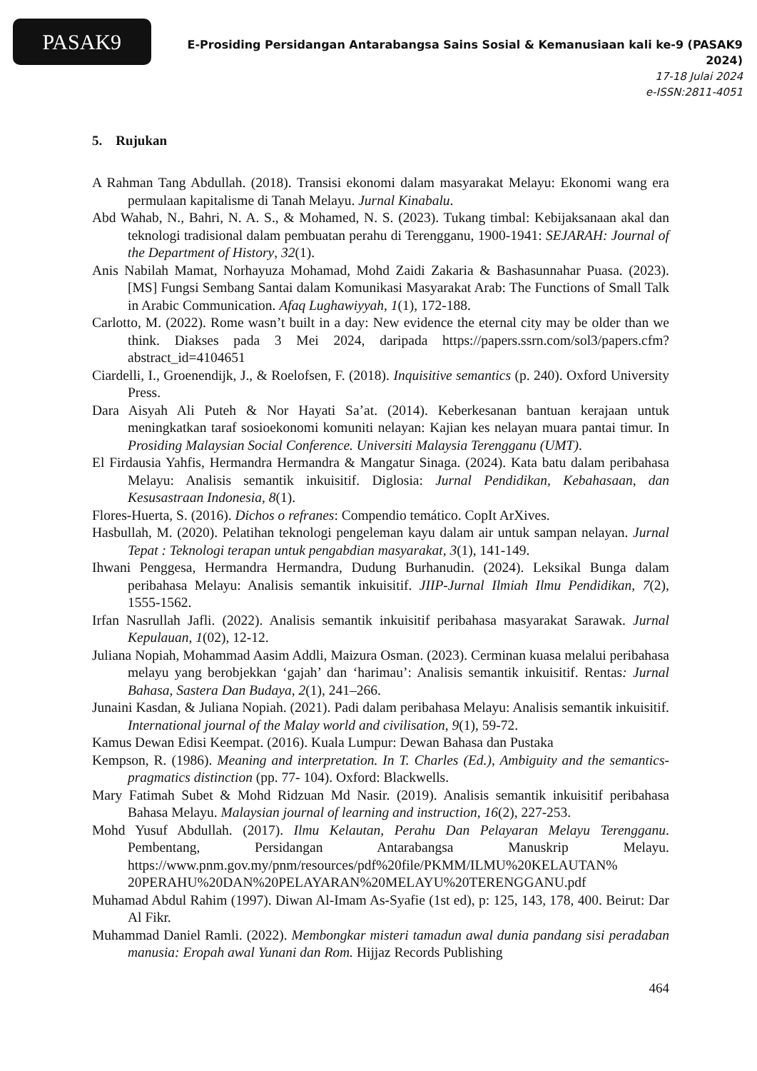PASAK9
E-Prosiding Persidangan Antarabangsa Sains Sosial & Kemanusiaan kali ke-9 (PASAK9 2024)
17-18 Julai 2024
e-ISSN:2811-4051
5. Rujukan
A Rahman Tang Abdullah. (2018). Transisi ekonomi dalam masyarakat Melayu: Ekonomi wang era permulaan kapitalisme di Tanah Melayu. Jurnal Kinabalu.
Abd Wahab, N., Bahri, N. A. S., & Mohamed, N. S. (2023). Tukang timbal: Kebijaksanaan akal dan teknologi tradisional dalam pembuatan perahu di Terengganu, 1900-1941: SEJARAH: Journal of the Department of History, 32(1).
Anis Nabilah Mamat, Norhayuza Mohamad, Mohd Zaidi Zakaria & Bashasunnahar Puasa. (2023). [MS] Fungsi Sembang Santai dalam Komunikasi Masyarakat Arab: The Functions of Small Talk in Arabic Communication. Afaq Lughawiyyah, 1(1), 172-188.
Carlotto, M. (2022). Rome wasn’t built in a day: New evidence the eternal city may be older than we think. Diakses pada 3 Mei 2024, daripada https://papers.ssrn.com/sol3/papers.cfm?abstract_id=4104651
Ciardelli, I., Groenendijk, J., & Roelofsen, F. (2018). Inquisitive semantics (p. 240). Oxford University Press.
Dara Aisyah Ali Puteh & Nor Hayati Sa’at. (2014). Keberkesanan bantuan kerajaan untuk meningkatkan taraf sosioekonomi komuniti nelayan: Kajian kes nelayan muara pantai timur. In Prosiding Malaysian Social Conference. Universiti Malaysia Terengganu (UMT).
El Firdausia Yahfis, Hermandra Hermandra & Mangatur Sinaga. (2024). Kata batu dalam peribahasa Melayu: Analisis semantik inkuisitif. Diglosia: Jurnal Pendidikan, Kebahasaan, dan Kesusastraan Indonesia, 8(1).
Flores-Huerta, S. (2016). Dichos o refranes: Compendio temático. CopIt ArXives.
Hasbullah, M. (2020). Pelatihan teknologi pengeleman kayu dalam air untuk sampan nelayan. Jurnal Tepat : Teknologi terapan untuk pengabdian masyarakat, 3(1), 141-149.
Ihwani Penggesa, Hermandra Hermandra, Dudung Burhanudin. (2024). Leksikal Bunga dalam peribahasa Melayu: Analisis semantik inkuisitif. JIIP-Jurnal Ilmiah Ilmu Pendidikan, 7(2), 1555-1562.
Irfan Nasrullah Jafli. (2022). Analisis semantik inkuisitif peribahasa masyarakat Sarawak. Jurnal Kepulauan, 1(02), 12-12.
Juliana Nopiah, Mohammad Aasim Addli, Maizura Osman. (2023). Cerminan kuasa melalui peribahasa melayu yang berobjekkan ‘gajah’ dan ‘harimau’: Analisis semantik inkuisitif. Rentas: Jurnal Bahasa, Sastera Dan Budaya, 2(1), 241–266.
Junaini Kasdan, & Juliana Nopiah. (2021). Padi dalam peribahasa Melayu: Analisis semantik inkuisitif. International journal of the Malay world and civilisation, 9(1), 59-72.
Kamus Dewan Edisi Keempat. (2016). Kuala Lumpur: Dewan Bahasa dan Pustaka
Kempson, R. (1986). Meaning and interpretation. In T. Charles (Ed.), Ambiguity and the semantics-pragmatics distinction (pp. 77- 104). Oxford: Blackwells.
Mary Fatimah Subet & Mohd Ridzuan Md Nasir. (2019). Analisis semantik inkuisitif peribahasa Bahasa Melayu. Malaysian journal of learning and instruction, 16(2), 227-253.
Mohd Yusuf Abdullah. (2017). Ilmu Kelautan, Perahu Dan Pelayaran Melayu Terengganu. Pembentang, Persidangan Antarabangsa Manuskrip Melayu. https://www.pnm.gov.my/pnm/resources/pdf%20file/PKMM/ILMU%20KELAUTAN% 20PERAHU%20DAN%20PELAYARAN%20MELAYU%20TERENGGANU.pdf
Muhamad Abdul Rahim (1997). Diwan Al-Imam As-Syafie (1st ed), p: 125, 143, 178, 400. Beirut: Dar Al Fikr.
Muhammad Daniel Ramli. (2022). Membongkar misteri tamadun awal dunia pandang sisi peradaban manusia: Eropah awal Yunani dan Rom. Hijjaz Records Publishing
464